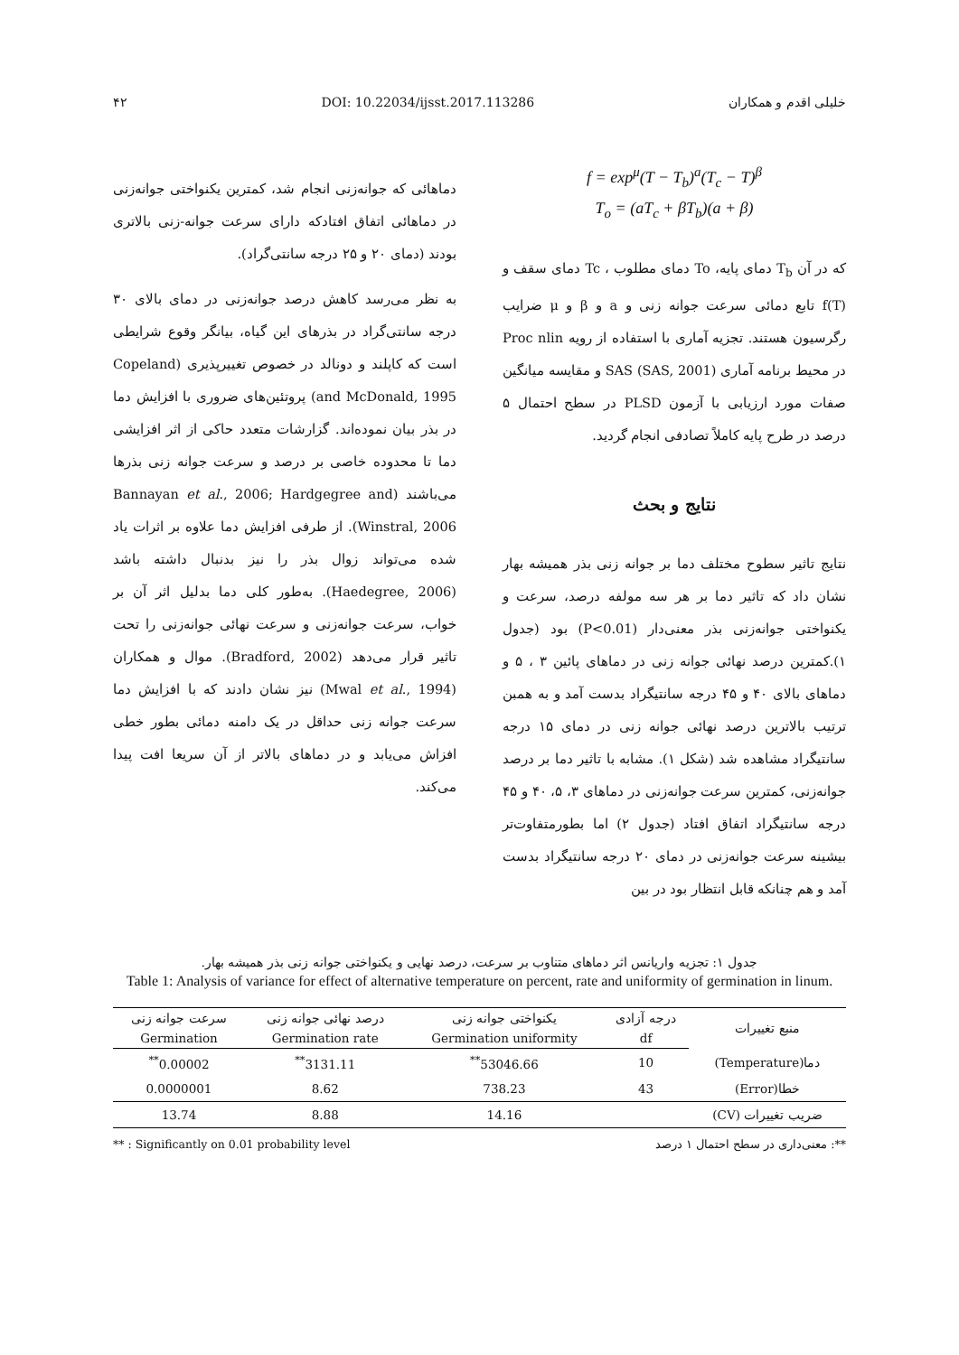۴۲ DOI: 10.22034/ijsst.2017.113286 خلیلی اقدم و همکاران
f = exp<sup>μ</sup>(T − T<sub>b</sub>)<sup>a</sup>(T<sub>c</sub> − T)<sup>β</sup>
T<sub>o</sub> = (aT<sub>c</sub> + βT<sub>b</sub>)(a + β)
که در آن T<sub>b</sub> دمای پایه، To دمای مطلوب ، Tc دمای سقف و f(T) تابع دمائی سرعت جوانه زنی و a و β و μ ضرایب رگرسیون هستند. تجزیه آماری با استفاده از رویه Proc nlin در محیط برنامه آماری SAS (SAS, 2001) و مقایسه میانگین صفات مورد ارزیابی با آزمون PLSD در سطح احتمال ۵ درصد در طرح پایه کاملاً تصادفی انجام گردید.
نتایج و بحث
نتایج تاثیر سطوح مختلف دما بر جوانه زنی بذر همیشه بهار نشان داد که تاثیر دما بر هر سه مولفه درصد، سرعت و یکنواختی جوانه‌زنی بذر معنی‌دار (P<0.01) بود (جدول ۱).کمترین درصد نهائی جوانه زنی در دماهای پائین ۳ ، ۵ و دماهای بالای ۴۰ و ۴۵ درجه سانتیگراد بدست آمد و به همبن ترتیب بالاترین درصد نهائی جوانه زنی در دمای ۱۵ درجه سانتیگراد مشاهده شد (شکل ۱). مشابه با تاثیر دما بر درصد جوانه‌زنی، کمترین سرعت جوانه‌زنی در دماهای ۳، ۵، ۴۰ و ۴۵ درجه سانتیگراد اتفاق افتاد (جدول ۲) اما بطورمتفاوت‌تر بیشینه سرعت جوانه‌زنی در دمای ۲۰ درجه سانتیگراد بدست آمد و هم چنانکه قابل انتظار بود در بین
دماهائی که جوانه‌زنی انجام شد، کمترین یکنواختی جوانه‌زنی در دماهائی اتفاق افتادکه دارای سرعت جوانه-زنی بالاتری بودند (دمای ۲۰ و ۲۵ درجه سانتی‌گراد).
به نظر می‌رسد کاهش درصد جوانه‌زنی در دمای بالای ۳۰ درجه سانتی‌گراد در بذرهای این گیاه، بیانگر وقوع شرایطی است که کاپلند و دونالد در خصوص تغییرپذیری (Copeland and McDonald, 1995) پروتئین‌های ضروری با افزایش دما در بذر بیان نموده‌اند. گزارشات متعدد حاکی از اثر افزایشی دما تا محدوده خاصی بر درصد و سرعت جوانه زنی بذرها می‌باشند (Bannayan et al., 2006; Hardgegree and Winstral, 2006). از طرفی افزایش دما علاوه بر اثرات یاد شده می‌تواند زوال بذر را نیز بدنبال داشته باشد (Haedegree, 2006). به‌طور کلی دما بدلیل اثر آن بر خواب، سرعت جوانه‌زنی و سرعت نهائی جوانه‌زنی را تحت تاثیر قرار می‌دهد (Bradford, 2002). موال و همکاران (Mwal et al., 1994) نیز نشان دادند که با افزایش دما سرعت جوانه زنی حداقل در یک دامنه دمائی بطور خطی افزاش می‌یابد و در دماهای بالاتر از آن سریعا افت پیدا می‌کند.
جدول ۱: تجزیه واریانس اثر دماهای متناوب بر سرعت، درصد نهایی و یکنواختی جوانه زنی بذر همیشه بهار.
Table 1: Analysis of variance for effect of alternative temperature on percent, rate and uniformity of germination in linum.
| منبع تغییرات | درجه آزادی | یکنواختی جوانه زنی | درصد نهائی جوانه زنی | سرعت جوانه زنی |
| --- | --- | --- | --- | --- |
| | df | Germination uniformity | Germination rate | Germination |
| دما(Temperature) | 10 | 53046.66<sup>**</sup> | 3131.11<sup>**</sup> | 0.00002<sup>**</sup> |
| خطا(Error) | 43 | 738.23 | 8.62 | 0.0000001 |
| ضریب تغییرات (CV) | | 14.16 | 8.88 | 13.74 |
** : Significantly on 0.01 probability level **: معنی‌داری در سطح احتمال ۱ درصد